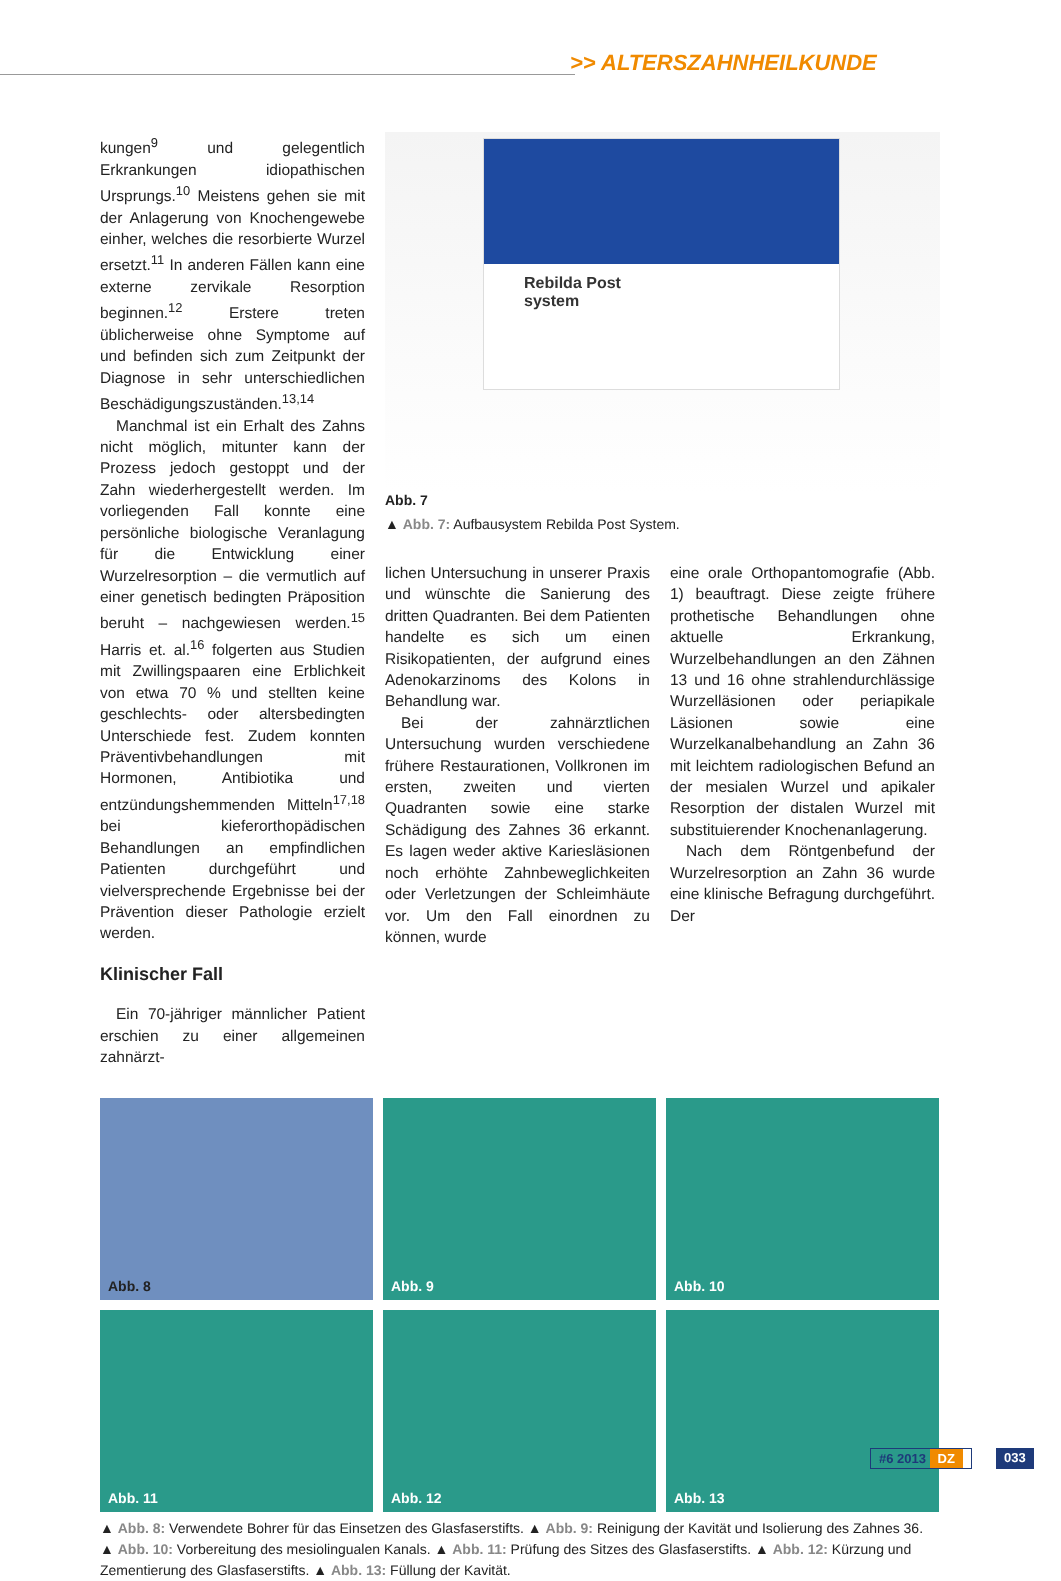>> ALTERSZAHNHEILKUNDE
kungen<sup>9</sup> und gelegentlich Erkrankungen idiopathischen Ursprungs.<sup>10</sup> Meistens gehen sie mit der Anlagerung von Knochengewebe einher, welches die resorbierte Wurzel ersetzt.<sup>11</sup> In anderen Fällen kann eine externe zervikale Resorption beginnen.<sup>12</sup> Erstere treten üblicherweise ohne Symptome auf und befinden sich zum Zeitpunkt der Diagnose in sehr unterschiedlichen Beschädigungszuständen.<sup>13,14</sup>
Manchmal ist ein Erhalt des Zahns nicht möglich, mitunter kann der Prozess jedoch gestoppt und der Zahn wiederhergestellt werden. Im vorliegenden Fall konnte eine persönliche biologische Veranlagung für die Entwicklung einer Wurzelresorption – die vermutlich auf einer genetisch bedingten Präposition beruht – nachgewiesen werden.<sup>15</sup> Harris et. al.<sup>16</sup> folgerten aus Studien mit Zwillingspaaren eine Erblichkeit von etwa 70 % und stellten keine geschlechts- oder altersbedingten Unterschiede fest. Zudem konnten Präventivbehandlungen mit Hormonen, Antibiotika und entzündungshemmenden Mitteln<sup>17,18</sup> bei kieferorthopädischen Behandlungen an empfindlichen Patienten durchgeführt und vielversprechende Ergebnisse bei der Prävention dieser Pathologie erzielt werden.
Klinischer Fall
Ein 70-jähriger männlicher Patient erschien zu einer allgemeinen zahnärzt-
Rebilda Post
system
Abb. 7
▲ Abb. 7: Aufbausystem Rebilda Post System.
lichen Untersuchung in unserer Praxis und wünschte die Sanierung des dritten Quadranten. Bei dem Patienten handelte es sich um einen Risikopatienten, der aufgrund eines Adenokarzinoms des Kolons in Behandlung war.
Bei der zahnärztlichen Untersuchung wurden verschiedene frühere Restaurationen, Vollkronen im ersten, zweiten und vierten Quadranten sowie eine starke Schädigung des Zahnes 36 erkannt. Es lagen weder aktive Kariesläsionen noch erhöhte Zahnbeweglichkeiten oder Verletzungen der Schleimhäute vor. Um den Fall einordnen zu können, wurde
eine orale Orthopantomografie (Abb. 1) beauftragt. Diese zeigte frühere prothetische Behandlungen ohne aktuelle Erkrankung, Wurzelbehandlungen an den Zähnen 13 und 16 ohne strahlendurchlässige Wurzelläsionen oder periapikale Läsionen sowie eine Wurzelkanalbehandlung an Zahn 36 mit leichtem radiologischen Befund an der mesialen Wurzel und apikaler Resorption der distalen Wurzel mit substituierender Knochenanlagerung.
Nach dem Röntgenbefund der Wurzelresorption an Zahn 36 wurde eine klinische Befragung durchgeführt. Der
Abb. 8
Abb. 9
Abb. 10
Abb. 11
Abb. 12
Abb. 13
▲ Abb. 8: Verwendete Bohrer für das Einsetzen des Glasfaserstifts. ▲ Abb. 9: Reinigung der Kavität und Isolierung des Zahnes 36. ▲ Abb. 10: Vorbereitung des mesiolingualen Kanals. ▲ Abb. 11: Prüfung des Sitzes des Glasfaserstifts. ▲ Abb. 12: Kürzung und Zementierung des Glasfaserstifts. ▲ Abb. 13: Füllung der Kavität.
#6 2013 DZ 033